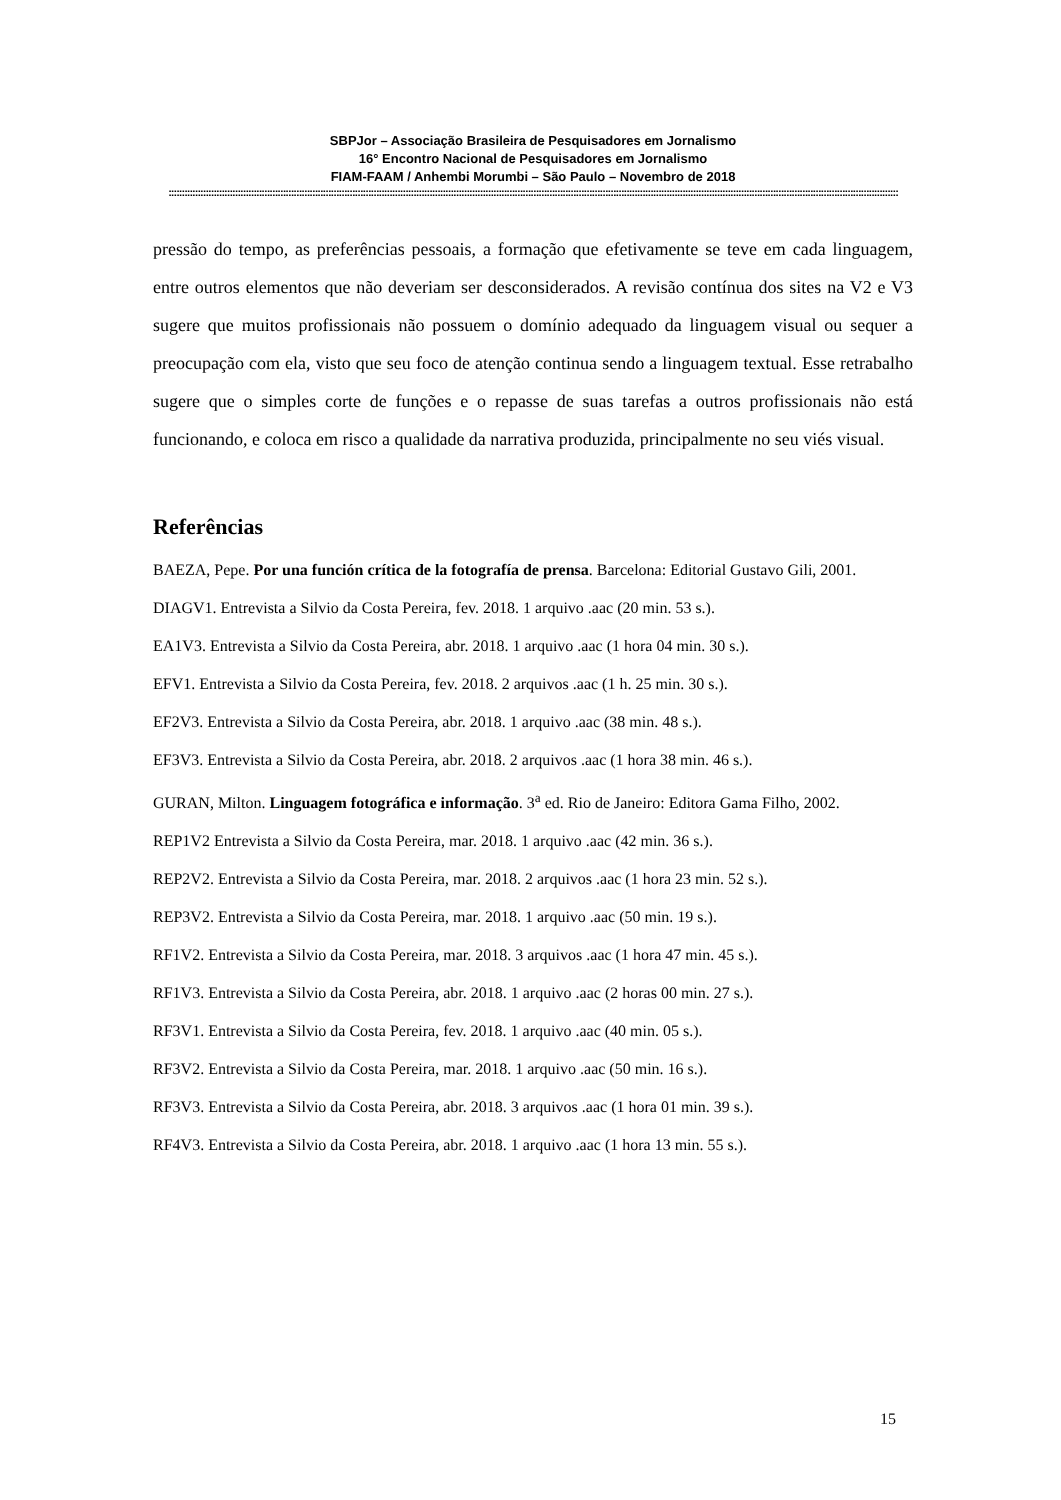SBPJor – Associação Brasileira de Pesquisadores em Jornalismo
16° Encontro Nacional de Pesquisadores em Jornalismo
FIAM-FAAM / Anhembi Morumbi – São Paulo – Novembro de 2018
::::::::::::::::::::::::::::::::::::::::::::::::::::::::::::::::::::::::::::::::::::::::::::::::::::::::::::::::::::::::::::::::::::::::::::::::::::::::::::::::::::::::::::::::::::::::::::::::::::::::::::::::::::::::::::::::::::::::::::::::::::::::::::::::::::::::::::::::::
pressão do tempo, as preferências pessoais, a formação que efetivamente se teve em cada linguagem, entre outros elementos que não deveriam ser desconsiderados. A revisão contínua dos sites na V2 e V3 sugere que muitos profissionais não possuem o domínio adequado da linguagem visual ou sequer a preocupação com ela, visto que seu foco de atenção continua sendo a linguagem textual. Esse retrabalho sugere que o simples corte de funções e o repasse de suas tarefas a outros profissionais não está funcionando, e coloca em risco a qualidade da narrativa produzida, principalmente no seu viés visual.
Referências
BAEZA, Pepe. Por una función crítica de la fotografía de prensa. Barcelona: Editorial Gustavo Gili, 2001.
DIAGV1. Entrevista a Silvio da Costa Pereira, fev. 2018. 1 arquivo .aac (20 min. 53 s.).
EA1V3. Entrevista a Silvio da Costa Pereira, abr. 2018. 1 arquivo .aac (1 hora 04 min. 30 s.).
EFV1. Entrevista a Silvio da Costa Pereira, fev. 2018. 2 arquivos .aac (1 h. 25 min. 30 s.).
EF2V3. Entrevista a Silvio da Costa Pereira, abr. 2018. 1 arquivo .aac (38 min. 48 s.).
EF3V3. Entrevista a Silvio da Costa Pereira, abr. 2018. 2 arquivos .aac (1 hora 38 min. 46 s.).
GURAN, Milton. Linguagem fotográfica e informação. 3<sup>a</sup> ed. Rio de Janeiro: Editora Gama Filho, 2002.
REP1V2 Entrevista a Silvio da Costa Pereira, mar. 2018. 1 arquivo .aac (42 min. 36 s.).
REP2V2. Entrevista a Silvio da Costa Pereira, mar. 2018. 2 arquivos .aac (1 hora 23 min. 52 s.).
REP3V2. Entrevista a Silvio da Costa Pereira, mar. 2018. 1 arquivo .aac (50 min. 19 s.).
RF1V2. Entrevista a Silvio da Costa Pereira, mar. 2018. 3 arquivos .aac (1 hora 47 min. 45 s.).
RF1V3. Entrevista a Silvio da Costa Pereira, abr. 2018. 1 arquivo .aac (2 horas 00 min. 27 s.).
RF3V1. Entrevista a Silvio da Costa Pereira, fev. 2018. 1 arquivo .aac (40 min. 05 s.).
RF3V2. Entrevista a Silvio da Costa Pereira, mar. 2018. 1 arquivo .aac (50 min. 16 s.).
RF3V3. Entrevista a Silvio da Costa Pereira, abr. 2018. 3 arquivos .aac (1 hora 01 min. 39 s.).
RF4V3. Entrevista a Silvio da Costa Pereira, abr. 2018. 1 arquivo .aac (1 hora 13 min. 55 s.).
15